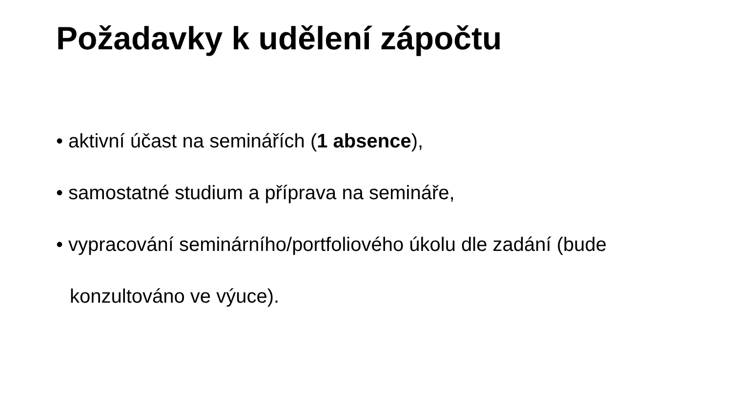Požadavky k udělení zápočtu
• aktivní účast na seminářích (1 absence),
• samostatné studium a příprava na semináře,
• vypracování seminárního/portfoliového úkolu dle zadání (bude konzultováno ve výuce).